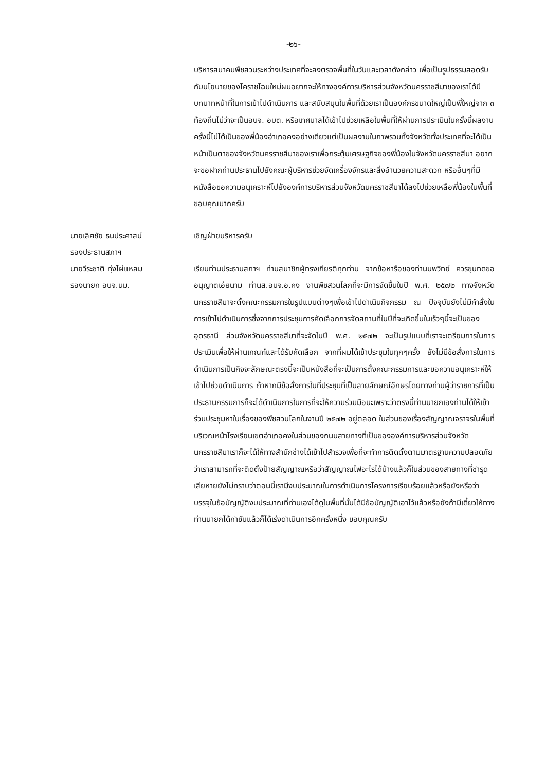-๒๖-
บริหารสมาคมพืชสวนระหว่างประเทศที่จะลงตรวจพื้นที่ในวันและเวลาดังกล่าว เพื่อเป็นรูปธรรมสอดรับกับนโยบายของโคราชโฉมใหม่ผมอยากจะให้ทางองค์การบริหารส่วนจังหวัดนครราชสีมาของเราได้มีบทบาทหน้าที่ในการเข้าไปดำเนินการ และสนับสนุนในพื้นที่ด้วยเราเป็นองค์กรขนาดใหญ่เป็นพี่ใหญ่จาก ๓ ท้องถิ่นไม่ว่าจะเป็นอบจ. อบต. หรือเทศบาลได้เข้าไปช่วยเหลือในพื้นที่ให้ผ่านการประเมินในครั้งนี้ผลงานครั้งนี้ไม่ได้เป็นของพี่น้องอำเภอคงอย่างเดียวแต่เป็นผลงานในภาพรวมทั้งจังหวัดทั้งประเทศที่จะได้เป็นหน้าเป็นตาของจังหวัดนครราชสีมาของเราเพื่อกระตุ้นเศรษฐกิจของพี่น้องในจังหวัดนครราชสีมา อยากจะขอฝากท่านประธานไปยังคณะผู้บริหารช่วยจัดเครื่องจักรและสิ่งอำนวยความสะดวก หรืออื่นๆที่มีหนังสือขอความอนุเคราะห์ไปยังองค์การบริหารส่วนจังหวัดนครราชสีมาได้ลงไปช่วยเหลือพี่น้องในพื้นที่ ขอบคุณมากครับ
นายเลิศชัย ธนประศาสน์
รองประธานสภาฯ
เชิญฝ่ายบริหารครับ
นายวีระชาติ ทุ่งไผ่แหลม
รองนายก อบจ.นม.
เรียนท่านประธานสภาฯ ท่านสมาชิกผู้ทรงเกียรติทุกท่าน จากข้อหารือของท่านนพวิทย์ ควรขุนทดขออนุญาตเอ่ยนาม ท่านส.อบจ.อ.คง งานพืชสวนโลกที่จะมีการจัดขึ้นในปี พ.ศ. ๒๕๗๒ ทางจังหวัดนครราชสีมาจะตั้งคณะกรรมการในรูปแบบต่างๆเพื่อเข้าไปดำเนินกิจกรรม ณ ปัจจุบันยังไม่มีคำสั่งในการเข้าไปดำเนินการซึ่งจากการประชุมการคัดเลือกการจัดสถานที่ในปีที่จะเกิดขึ้นในเร็วๆนี้จะเป็นของอุดรธานี ส่วนจังหวัดนครราชสีมาที่จะจัดในปี พ.ศ. ๒๕๗๒ จะเป็นรูปแบบที่เราจะเตรียมการในการประเมินเพื่อให้ผ่านเกณฑ์และได้รับคัดเลือก จากที่ผมได้เข้าประชุมในทุกๆครั้ง ยังไม่มีข้อสั่งการในการดำเนินการเป็นกิจจะลักษณะตรงนี้จะเป็นหนังสือที่จะเป็นการตั้งคณะกรรมการและขอความอนุเคราะห์ให้เข้าไปช่วยดำเนินการ ถ้าหากมีข้อสั่งการในที่ประชุมที่เป็นลายลักษณ์อักษรโดยทางท่านผู้ว่าราชการที่เป็นประธานกรรมการก็จะได้ดำเนินการในการที่จะให้ความร่วมมือนะเพราะว่าตรงนี้ท่านนายกเองท่านได้ให้เข้าร่วมประชุมหาในเรื่องของพืชสวนโลกในงานปี ๒๕๗๒ อยู่ตลอด ในส่วนของเรื่องสัญญาณจราจรในพื้นที่บริเวณหน้าโรงเรียนเขตอำเภอคงในส่วนของถนนสายทางที่เป็นขององค์การบริหารส่วนจังหวัดนครราชสีมาเราก็จะได้ให้ทางสำนักช่างได้เข้าไปสำรวจเพื่อที่จะทำการติดตั้งตามมาตรฐานความปลอดภัยว่าเราสามารถที่จะติดตั้งป้ายสัญญาณหรือว่าสัญญาณไฟอะไรได้บ้างแล้วก็ในส่วนของสายทางที่ชำรุดเสียหายยังไม่ทราบว่าตอนนี้เรามีงบประมาณในการดำเนินการโครงการเรียบร้อยแล้วหรือยังหรือว่าบรรจุในข้อบัญญัติงบประมาณที่ท่านเองได้ดูในพื้นที่นั้นได้มีข้อบัญญัติเอาไว้แล้วหรือยังถ้ามีเดี๋ยวให้ทางท่านนายกได้กำชับแล้วก็ได้เร่งดำเนินการอีกครั้งหนึ่ง ขอบคุณครับ